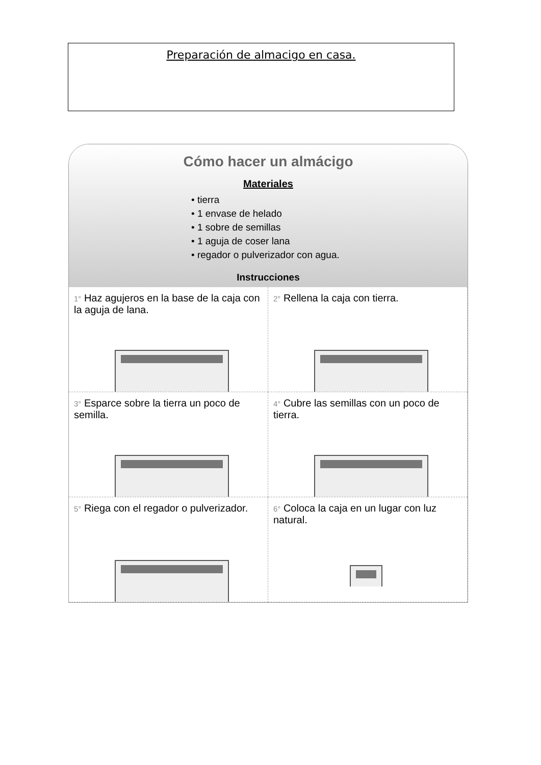Preparación de almacigo en casa.
Cómo hacer un almácigo
Materiales
• tierra
• 1 envase de helado
• 1 sobre de semillas
• 1 aguja de coser lana
• regador o pulverizador con agua.
Instrucciones
1° Haz agujeros en la base de la caja con la aguja de lana.
2° Rellena la caja con tierra.
3° Esparce sobre la tierra un poco de semilla.
4° Cubre las semillas con un poco de tierra.
5° Riega con el regador o pulverizador.
6° Coloca la caja en un lugar con luz natural.